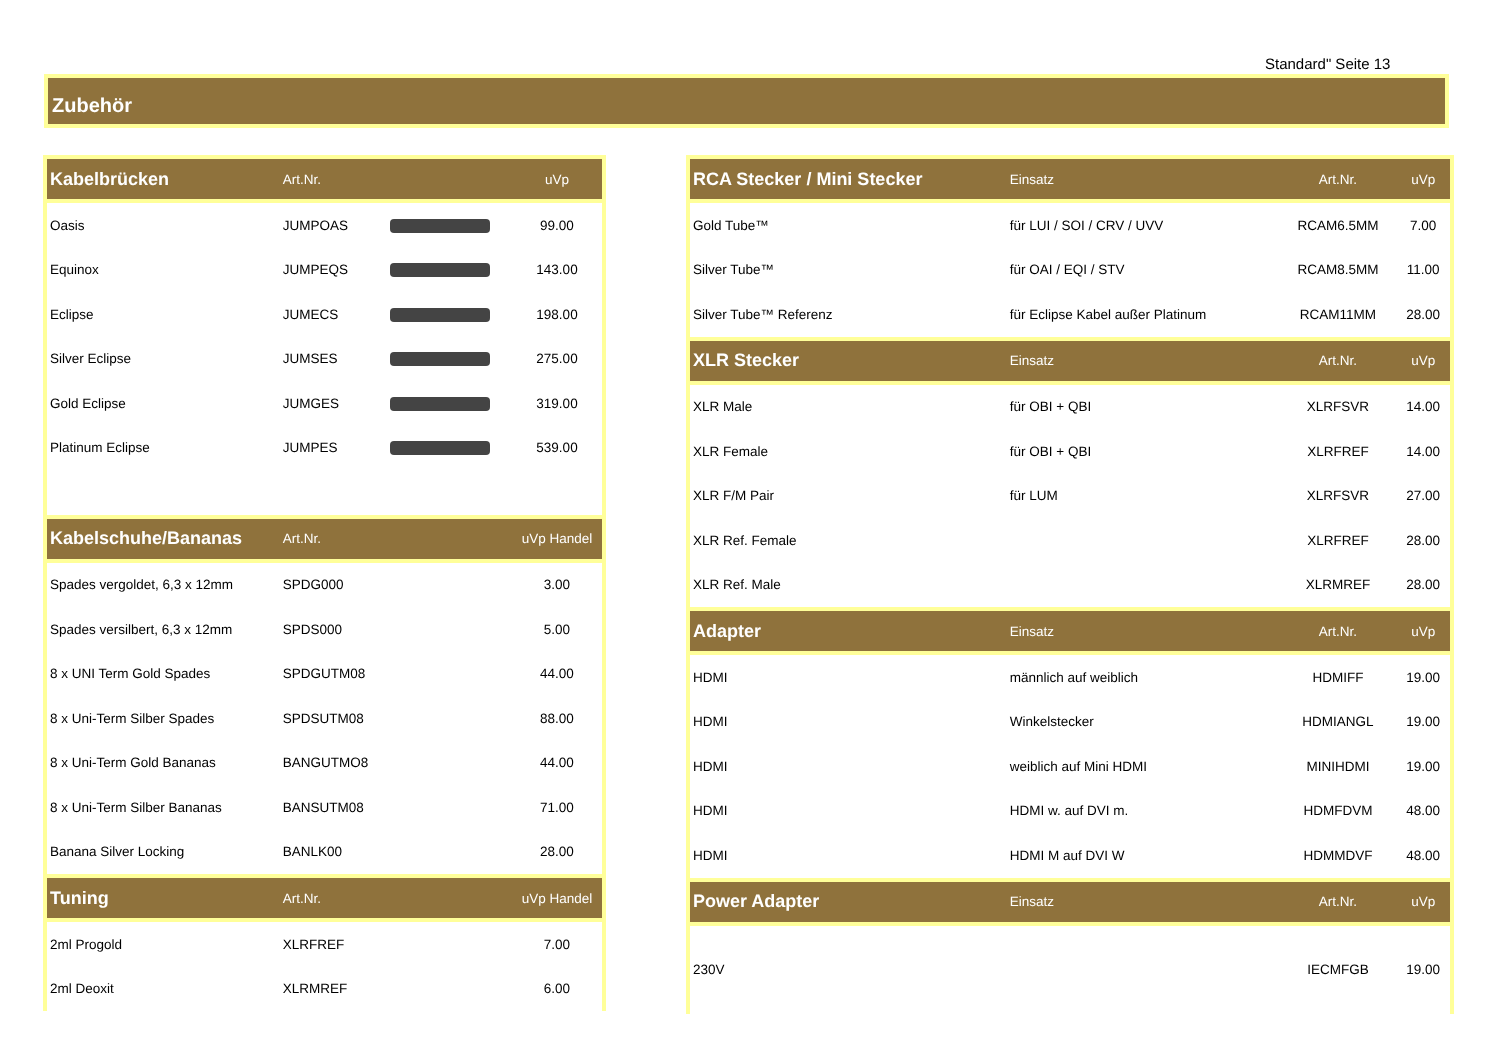Standard" Seite 13
Zubehör
| Kabelbrücken | Art.Nr. | | uVp |
| --- | --- | --- | --- |
| Oasis | JUMPOAS | | 99.00 |
| Equinox | JUMPEQS | | 143.00 |
| Eclipse | JUMECS | | 198.00 |
| Silver Eclipse | JUMSES | | 275.00 |
| Gold Eclipse | JUMGES | | 319.00 |
| Platinum Eclipse | JUMPES | | 539.00 |
| Kabelschuhe/Bananas | Art.Nr. | | uVp Handel |
| Spades vergoldet, 6,3 x 12mm | SPDG000 | | 3.00 |
| Spades versilbert, 6,3 x 12mm | SPDS000 | | 5.00 |
| 8 x UNI Term Gold Spades | SPDGUTM08 | | 44.00 |
| 8 x Uni-Term Silber Spades | SPDSUTM08 | | 88.00 |
| 8 x Uni-Term Gold Bananas | BANGUTMO8 | | 44.00 |
| 8 x Uni-Term Silber Bananas | BANSUTM08 | | 71.00 |
| Banana Silver Locking | BANLK00 | | 28.00 |
| Tuning | Art.Nr. | | uVp Handel |
| 2ml Progold | XLRFREF | | 7.00 |
| 2ml Deoxit | XLRMREF | | 6.00 |
| RCA Stecker / Mini Stecker | Einsatz | Art.Nr. | uVp |
| --- | --- | --- | --- |
| Gold Tube™ | für LUI / SOI / CRV / UVV | RCAM6.5MM | 7.00 |
| Silver Tube™ | für OAI / EQI / STV | RCAM8.5MM | 11.00 |
| Silver Tube™ Referenz | für Eclipse Kabel außer Platinum | RCAM11MM | 28.00 |
| XLR Stecker | Einsatz | Art.Nr. | uVp |
| XLR Male | für OBI + QBI | XLRFSVR | 14.00 |
| XLR Female | für OBI + QBI | XLRFREF | 14.00 |
| XLR F/M Pair | für LUM | XLRFSVR | 27.00 |
| XLR Ref. Female | | XLRFREF | 28.00 |
| XLR Ref. Male | | XLRMREF | 28.00 |
| Adapter | Einsatz | Art.Nr. | uVp |
| HDMI | männlich auf weiblich | HDMIFF | 19.00 |
| HDMI | Winkelstecker | HDMIANGL | 19.00 |
| HDMI | weiblich auf Mini HDMI | MINIHDMI | 19.00 |
| HDMI | HDMI w. auf DVI m. | HDMFDVM | 48.00 |
| HDMI | HDMI M auf DVI W | HDMMDVF | 48.00 |
| Power Adapter | Einsatz | Art.Nr. | uVp |
| 230V | | IECMFGB | 19.00 |